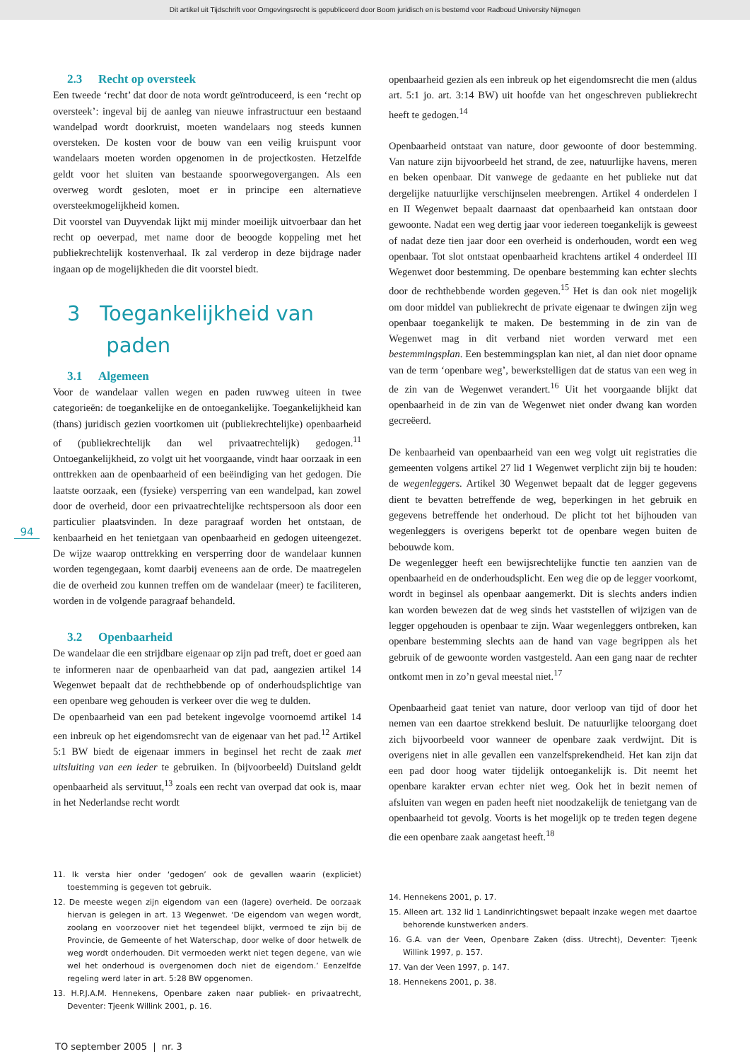Dit artikel uit Tijdschrift voor Omgevingsrecht is gepubliceerd door Boom juridisch en is bestemd voor Radboud University Nijmegen
94
2.3 Recht op oversteek
Een tweede ‘recht’ dat door de nota wordt geïntroduceerd, is een ‘recht op oversteek’: ingeval bij de aanleg van nieuwe infrastructuur een bestaand wandelpad wordt doorkruist, moeten wandelaars nog steeds kunnen oversteken. De kosten voor de bouw van een veilig kruispunt voor wandelaars moeten worden opgenomen in de projectkosten. Hetzelfde geldt voor het sluiten van bestaande spoorwegovergangen. Als een overweg wordt gesloten, moet er in principe een alternatieve oversteekmogelijkheid komen.
Dit voorstel van Duyvendak lijkt mij minder moeilijk uitvoerbaar dan het recht op oeverpad, met name door de beoogde koppeling met het publiekrechtelijk kostenverhaal. Ik zal verderop in deze bijdrage nader ingaan op de mogelijkheden die dit voorstel biedt.
3 Toegankelijkheid van
paden
3.1 Algemeen
Voor de wandelaar vallen wegen en paden ruwweg uiteen in twee categorieën: de toegankelijke en de ontoegankelijke. Toegankelijkheid kan (thans) juridisch gezien voortkomen uit (publiekrechtelijke) openbaarheid of (publiekrechtelijk dan wel privaatrechtelijk) gedogen.<sup>11</sup> Ontoegankelijkheid, zo volgt uit het voorgaande, vindt haar oorzaak in een onttrekken aan de openbaarheid of een beëindiging van het gedogen. Die laatste oorzaak, een (fysieke) versperring van een wandelpad, kan zowel door de overheid, door een privaatrechtelijke rechtspersoon als door een particulier plaatsvinden. In deze paragraaf worden het ontstaan, de kenbaarheid en het tenietgaan van openbaarheid en gedogen uiteengezet. De wijze waarop onttrekking en versperring door de wandelaar kunnen worden tegengegaan, komt daarbij eveneens aan de orde. De maatregelen die de overheid zou kunnen treffen om de wandelaar (meer) te faciliteren, worden in de volgende paragraaf behandeld.
3.2 Openbaarheid
De wandelaar die een strijdbare eigenaar op zijn pad treft, doet er goed aan te informeren naar de openbaarheid van dat pad, aangezien artikel 14 Wegenwet bepaalt dat de rechthebbende op of onderhoudsplichtige van een openbare weg gehouden is verkeer over die weg te dulden.
De openbaarheid van een pad betekent ingevolge voornoemd artikel 14 een inbreuk op het eigendomsrecht van de eigenaar van het pad.<sup>12</sup> Artikel 5:1 BW biedt de eigenaar immers in beginsel het recht de zaak met uitsluiting van een ieder te gebruiken. In (bijvoorbeeld) Duitsland geldt openbaarheid als servituut,<sup>13</sup> zoals een recht van overpad dat ook is, maar in het Nederlandse recht wordt
11. Ik versta hier onder ‘gedogen’ ook de gevallen waarin (expliciet) toestemming is gegeven tot gebruik.
12. De meeste wegen zijn eigendom van een (lagere) overheid. De oorzaak hiervan is gelegen in art. 13 Wegenwet. ‘De eigendom van wegen wordt, zoolang en voorzoover niet het tegendeel blijkt, vermoed te zijn bij de Provincie, de Gemeente of het Waterschap, door welke of door hetwelk de weg wordt onderhouden. Dit vermoeden werkt niet tegen degene, van wie wel het onderhoud is overgenomen doch niet de eigendom.’ Eenzelfde regeling werd later in art. 5:28 BW opgenomen.
13. H.P.J.A.M. Hennekens, Openbare zaken naar publiek- en privaatrecht, Deventer: Tjeenk Willink 2001, p. 16.
openbaarheid gezien als een inbreuk op het eigendomsrecht die men (aldus art. 5:1 jo. art. 3:14 BW) uit hoofde van het ongeschreven publiekrecht heeft te gedogen.<sup>14</sup>
Openbaarheid ontstaat van nature, door gewoonte of door bestemming. Van nature zijn bijvoorbeeld het strand, de zee, natuurlijke havens, meren en beken openbaar. Dit vanwege de gedaante en het publieke nut dat dergelijke natuurlijke verschijnselen meebrengen. Artikel 4 onderdelen I en II Wegenwet bepaalt daarnaast dat openbaarheid kan ontstaan door gewoonte. Nadat een weg dertig jaar voor iedereen toegankelijk is geweest of nadat deze tien jaar door een overheid is onderhouden, wordt een weg openbaar. Tot slot ontstaat openbaarheid krachtens artikel 4 onderdeel III Wegenwet door bestemming. De openbare bestemming kan echter slechts door de rechthebbende worden gegeven.<sup>15</sup> Het is dan ook niet mogelijk om door middel van publiekrecht de private eigenaar te dwingen zijn weg openbaar toegankelijk te maken. De bestemming in de zin van de Wegenwet mag in dit verband niet worden verward met een bestemmingsplan. Een bestemmingsplan kan niet, al dan niet door opname van de term ‘openbare weg’, bewerkstelligen dat de status van een weg in de zin van de Wegenwet verandert.<sup>16</sup> Uit het voorgaande blijkt dat openbaarheid in de zin van de Wegenwet niet onder dwang kan worden gecreëerd.
De kenbaarheid van openbaarheid van een weg volgt uit registraties die gemeenten volgens artikel 27 lid 1 Wegenwet verplicht zijn bij te houden: de wegenleggers. Artikel 30 Wegenwet bepaalt dat de legger gegevens dient te bevatten betreffende de weg, beperkingen in het gebruik en gegevens betreffende het onderhoud. De plicht tot het bijhouden van wegenleggers is overigens beperkt tot de openbare wegen buiten de bebouwde kom.
De wegenlegger heeft een bewijsrechtelijke functie ten aanzien van de openbaarheid en de onderhoudsplicht. Een weg die op de legger voorkomt, wordt in beginsel als openbaar aangemerkt. Dit is slechts anders indien kan worden bewezen dat de weg sinds het vaststellen of wijzigen van de legger opgehouden is openbaar te zijn. Waar wegenleggers ontbreken, kan openbare bestemming slechts aan de hand van vage begrippen als het gebruik of de gewoonte worden vastgesteld. Aan een gang naar de rechter ontkomt men in zo’n geval meestal niet.<sup>17</sup>
Openbaarheid gaat teniet van nature, door verloop van tijd of door het nemen van een daartoe strekkend besluit. De natuurlijke teloorgang doet zich bijvoorbeeld voor wanneer de openbare zaak verdwijnt. Dit is overigens niet in alle gevallen een vanzelfsprekendheid. Het kan zijn dat een pad door hoog water tijdelijk ontoegankelijk is. Dit neemt het openbare karakter ervan echter niet weg. Ook het in bezit nemen of afsluiten van wegen en paden heeft niet noodzakelijk de tenietgang van de openbaarheid tot gevolg. Voorts is het mogelijk op te treden tegen degene die een openbare zaak aangetast heeft.<sup>18</sup>
14. Hennekens 2001, p. 17.
15. Alleen art. 132 lid 1 Landinrichtingswet bepaalt inzake wegen met daartoe behorende kunstwerken anders.
16. G.A. van der Veen, Openbare Zaken (diss. Utrecht), Deventer: Tjeenk Willink 1997, p. 157.
17. Van der Veen 1997, p. 147.
18. Hennekens 2001, p. 38.
TO september 2005 | nr. 3